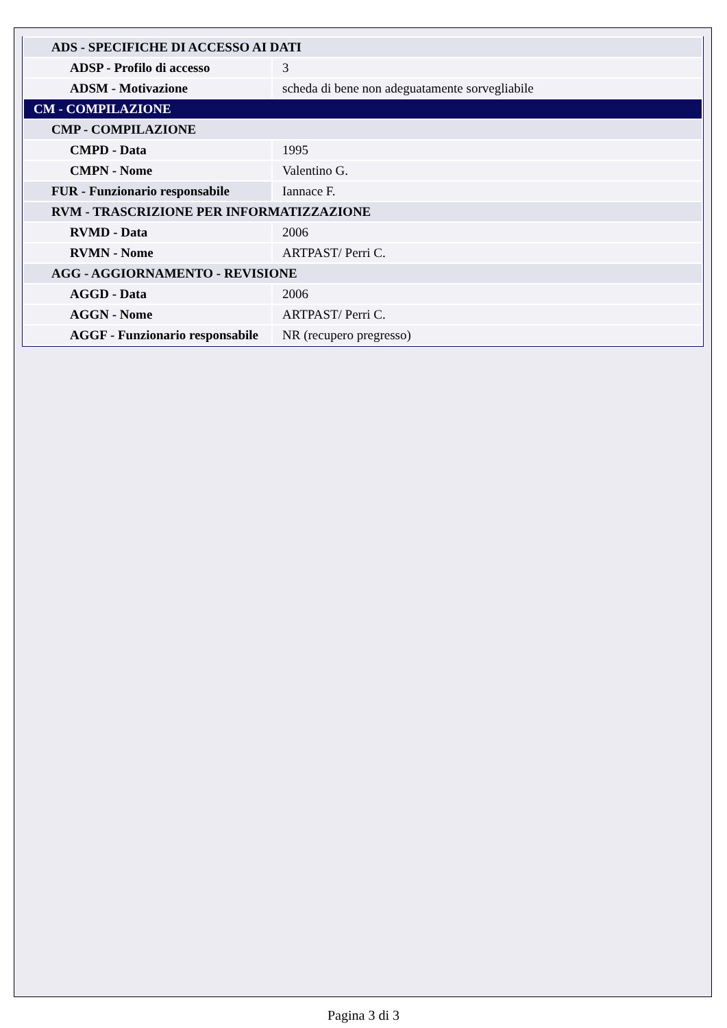| ADS - SPECIFICHE DI ACCESSO AI DATI | |
| ADSP - Profilo di accesso | 3 |
| ADSM - Motivazione | scheda di bene non adeguatamente sorvegliabile |
| CM - COMPILAZIONE | |
| CMP - COMPILAZIONE | |
| CMPD - Data | 1995 |
| CMPN - Nome | Valentino G. |
| FUR - Funzionario responsabile | Iannace F. |
| RVM - TRASCRIZIONE PER INFORMATIZZAZIONE | |
| RVMD - Data | 2006 |
| RVMN - Nome | ARTPAST/ Perri C. |
| AGG - AGGIORNAMENTO - REVISIONE | |
| AGGD - Data | 2006 |
| AGGN - Nome | ARTPAST/ Perri C. |
| AGGF - Funzionario responsabile | NR (recupero pregresso) |
Pagina 3 di 3